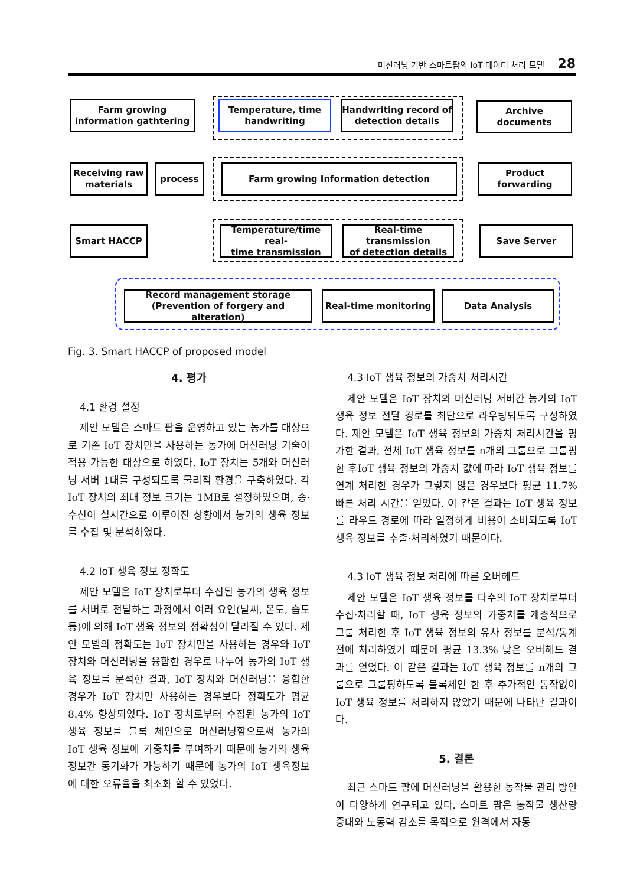머신러닝 기반 스마트팜의 IoT 데이터 처리 모델 28
Farm growing
information gathtering
Temperature, time
handwriting
Handwriting record of
detection details
Archive documents
Receiving raw
materials
process Farm growing Information detection
Product forwarding
Smart HACCP
Temperature/time real-
time transmission
Real-time transmission
of detection details
Save Server
Record management storage
(Prevention of forgery and alteration)
Real-time monitoring Data Analysis
Fig. 3. Smart HACCP of proposed model
4. 평가
4.1 환경 설정
제안 모델은 스마트 팜을 운영하고 있는 농가를 대상으로 기존 IoT 장치만을 사용하는 농가에 머신러닝 기술이 적용 가능한 대상으로 하였다. IoT 장치는 5개와 머신러닝 서버 1대를 구성되도록 물리적 환경을 구축하였다. 각 IoT 장치의 최대 정보 크기는 1MB로 설정하였으며, 송·수신이 실시간으로 이루어진 상황에서 농가의 생육 정보를 수집 및 분석하였다.
4.2 IoT 생육 정보 정확도
제안 모델은 IoT 장치로부터 수집된 농가의 생육 정보를 서버로 전달하는 과정에서 여러 요인(날씨, 온도, 습도 등)에 의해 IoT 생육 정보의 정확성이 달라질 수 있다. 제안 모델의 정확도는 IoT 장치만을 사용하는 경우와 IoT 장치와 머신러닝을 융합한 경우로 나누어 농가의 IoT 생육 정보를 분석한 결과, IoT 장치와 머신러닝을 융합한 경우가 IoT 장치만 사용하는 경우보다 정확도가 평균 8.4% 향상되었다. IoT 장치로부터 수집된 농가의 IoT 생육 정보를 블록 체인으로 머신러닝함으로써 농가의 IoT 생육 정보에 가중치를 부여하기 때문에 농가의 생육 정보간 동기화가 가능하기 때문에 농가의 IoT 생육정보에 대한 오류율을 최소화 할 수 있었다.
4.3 IoT 생육 정보의 가중치 처리시간
제안 모델은 IoT 장치와 머신러닝 서버간 농가의 IoT 생육 정보 전달 경로를 최단으로 라우팅되도록 구성하였다. 제안 모델은 IoT 생육 정보의 가중치 처리시간을 평가한 결과, 전체 IoT 생육 정보를 n개의 그룹으로 그룹핑한 후IoT 생육 정보의 가중치 값에 따라 IoT 생육 정보를 연계 처리한 경우가 그렇지 않은 경우보다 평균 11.7% 빠른 처리 시간을 얻었다. 이 같은 결과는 IoT 생육 정보를 라우트 경로에 따라 일정하게 비용이 소비되도록 IoT 생육 정보를 추출·처리하였기 때문이다.
4.3 IoT 생육 정보 처리에 따른 오버헤드
제안 모델은 IoT 생육 정보를 다수의 IoT 장치로부터 수집·처리할 때, IoT 생육 정보의 가중치를 계층적으로 그룹 처리한 후 IoT 생육 정보의 유사 정보를 분석/통계 전에 처리하였기 때문에 평균 13.3% 낮은 오버헤드 결과를 얻었다. 이 같은 결과는 IoT 생육 정보를 n개의 그룹으로 그룹핑하도록 블록체인 한 후 추가적인 동작없이 IoT 생육 정보를 처리하지 않았기 때문에 나타난 결과이다.
5. 결론
최근 스마트 팜에 머신러닝을 활용한 농작물 관리 방안이 다양하게 연구되고 있다. 스마트 팜은 농작물 생산량 증대와 노동력 감소를 목적으로 원격에서 자동